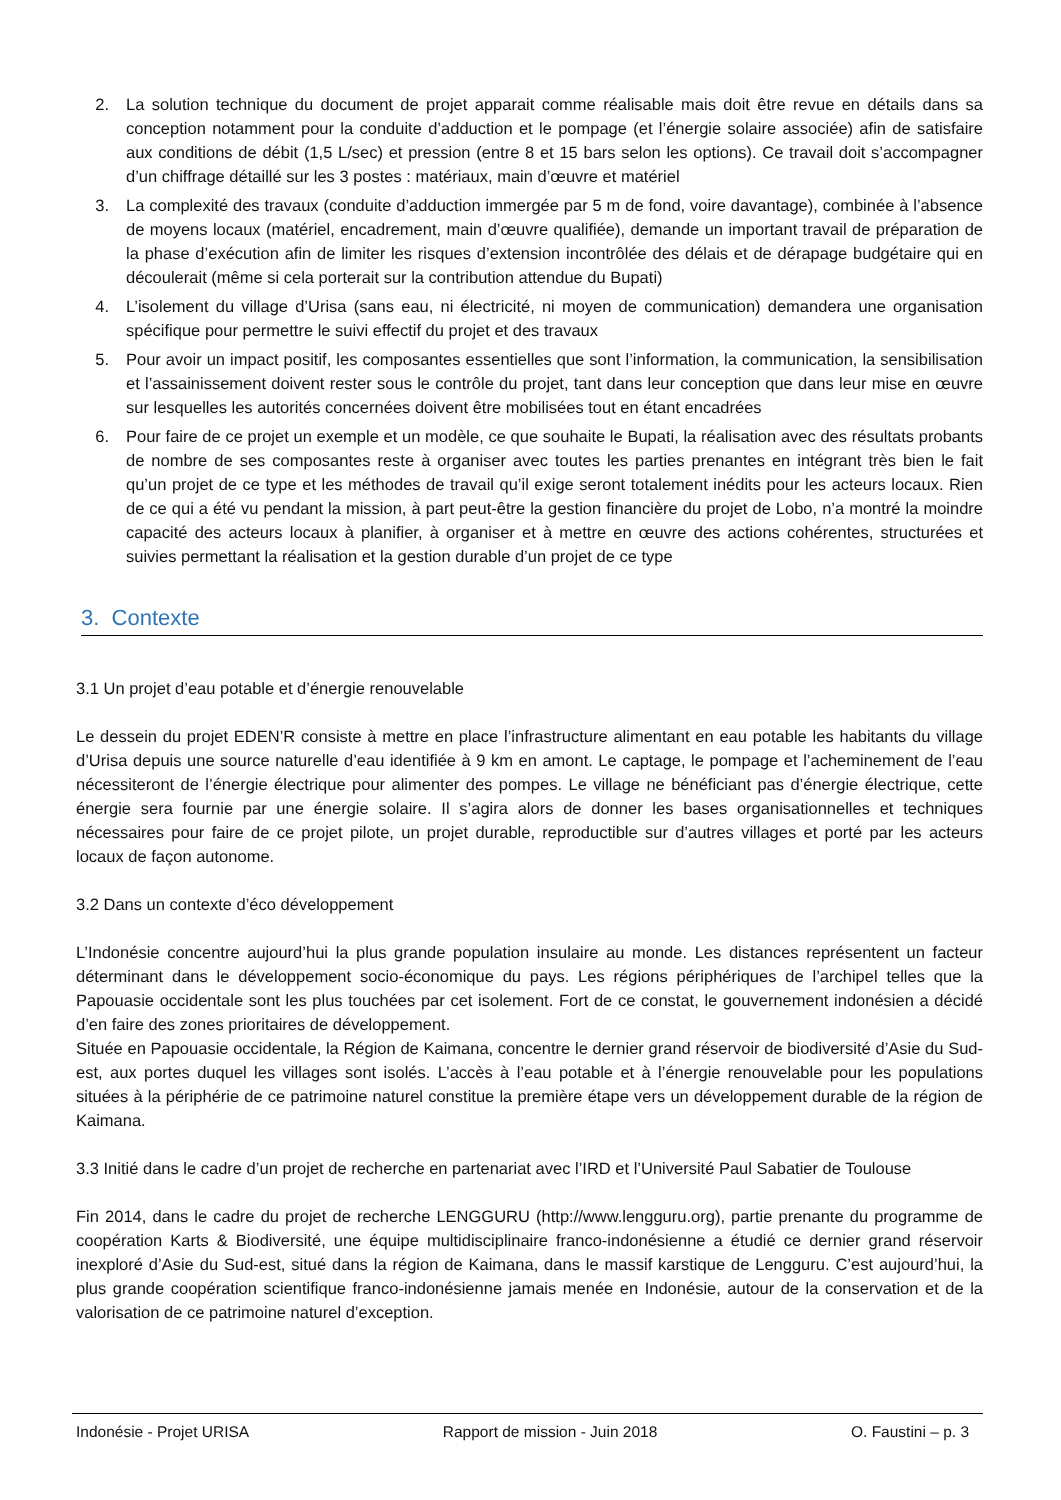2. La solution technique du document de projet apparait comme réalisable mais doit être revue en détails dans sa conception notamment pour la conduite d’adduction et le pompage (et l’énergie solaire associée) afin de satisfaire aux conditions de débit (1,5 L/sec) et pression (entre 8 et 15 bars selon les options). Ce travail doit s’accompagner d’un chiffrage détaillé sur les 3 postes : matériaux, main d’œuvre et matériel
3. La complexité des travaux (conduite d’adduction immergée par 5 m de fond, voire davantage), combinée à l’absence de moyens locaux (matériel, encadrement, main d’œuvre qualifiée), demande un important travail de préparation de la phase d’exécution afin de limiter les risques d’extension incontrôlée des délais et de dérapage budgétaire qui en découlerait (même si cela porterait sur la contribution attendue du Bupati)
4. L’isolement du village d’Urisa (sans eau, ni électricité, ni moyen de communication) demandera une organisation spécifique pour permettre le suivi effectif du projet et des travaux
5. Pour avoir un impact positif, les composantes essentielles que sont l’information, la communication, la sensibilisation et l’assainissement doivent rester sous le contrôle du projet, tant dans leur conception que dans leur mise en œuvre sur lesquelles les autorités concernées doivent être mobilisées tout en étant encadrées
6. Pour faire de ce projet un exemple et un modèle, ce que souhaite le Bupati, la réalisation avec des résultats probants de nombre de ses composantes reste à organiser avec toutes les parties prenantes en intégrant très bien le fait qu’un projet de ce type et les méthodes de travail qu’il exige seront totalement inédits pour les acteurs locaux. Rien de ce qui a été vu pendant la mission, à part peut-être la gestion financière du projet de Lobo, n’a montré la moindre capacité des acteurs locaux à planifier, à organiser et à mettre en œuvre des actions cohérentes, structurées et suivies permettant la réalisation et la gestion durable d’un projet de ce type
3. Contexte
3.1 Un projet d’eau potable et d’énergie renouvelable
Le dessein du projet EDEN’R consiste à mettre en place l’infrastructure alimentant en eau potable les habitants du village d’Urisa depuis une source naturelle d’eau identifiée à 9 km en amont. Le captage, le pompage et l’acheminement de l’eau nécessiteront de l’énergie électrique pour alimenter des pompes. Le village ne bénéficiant pas d’énergie électrique, cette énergie sera fournie par une énergie solaire. Il s’agira alors de donner les bases organisationnelles et techniques nécessaires pour faire de ce projet pilote, un projet durable, reproductible sur d’autres villages et porté par les acteurs locaux de façon autonome.
3.2 Dans un contexte d’éco développement
L’Indonésie concentre aujourd’hui la plus grande population insulaire au monde. Les distances représentent un facteur déterminant dans le développement socio-économique du pays. Les régions périphériques de l’archipel telles que la Papouasie occidentale sont les plus touchées par cet isolement. Fort de ce constat, le gouvernement indonésien a décidé d’en faire des zones prioritaires de développement.
Située en Papouasie occidentale, la Région de Kaimana, concentre le dernier grand réservoir de biodiversité d’Asie du Sud-est, aux portes duquel les villages sont isolés. L’accès à l’eau potable et à l’énergie renouvelable pour les populations situées à la périphérie de ce patrimoine naturel constitue la première étape vers un développement durable de la région de Kaimana.
3.3 Initié dans le cadre d’un projet de recherche en partenariat avec l’IRD et l’Université Paul Sabatier de Toulouse
Fin 2014, dans le cadre du projet de recherche LENGGURU (http://www.lengguru.org), partie prenante du programme de coopération Karts & Biodiversité, une équipe multidisciplinaire franco-indonésienne a étudié ce dernier grand réservoir inexploré d’Asie du Sud-est, situé dans la région de Kaimana, dans le massif karstique de Lengguru. C’est aujourd’hui, la plus grande coopération scientifique franco-indonésienne jamais menée en Indonésie, autour de la conservation et de la valorisation de ce patrimoine naturel d’exception.
Indonésie - Projet URISA Rapport de mission - Juin 2018 O. Faustini – p. 3